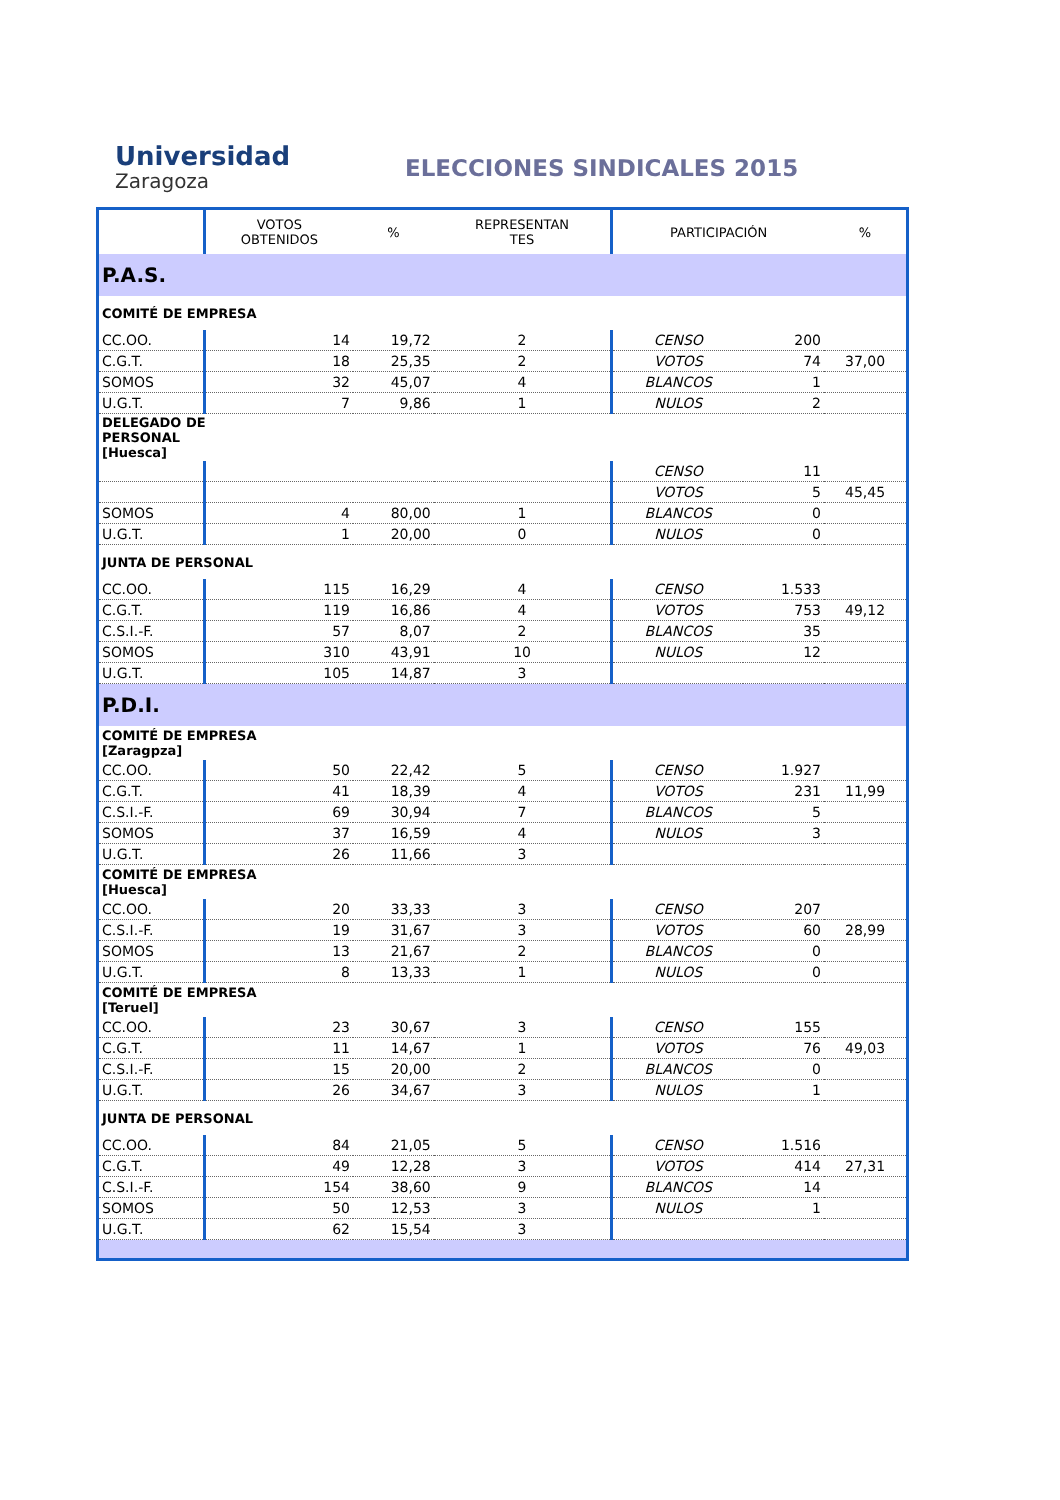Universidad
Zaragoza
ELECCIONES SINDICALES 2015
| | VOTOS OBTENIDOS | % | REPRESENTAN TES | PARTICIPACIÓN | | % |
| --- | --- | --- | --- | --- | --- | --- |
| P.A.S. | | | | | | |
| COMITÉ DE EMPRESA | | | | | | |
| CC.OO. | 14 | 19,72 | 2 | CENSO | 200 | |
| C.G.T. | 18 | 25,35 | 2 | VOTOS | 74 | 37,00 |
| SOMOS | 32 | 45,07 | 4 | BLANCOS | 1 | |
| U.G.T. | 7 | 9,86 | 1 | NULOS | 2 | |
| DELEGADO DE PERSONAL [Huesca] | | | | | | |
| | | | | CENSO | 11 | |
| | | | | VOTOS | 5 | 45,45 |
| SOMOS | 4 | 80,00 | 1 | BLANCOS | 0 | |
| U.G.T. | 1 | 20,00 | 0 | NULOS | 0 | |
| JUNTA DE PERSONAL | | | | | | |
| CC.OO. | 115 | 16,29 | 4 | CENSO | 1.533 | |
| C.G.T. | 119 | 16,86 | 4 | VOTOS | 753 | 49,12 |
| C.S.I.-F. | 57 | 8,07 | 2 | BLANCOS | 35 | |
| SOMOS | 310 | 43,91 | 10 | NULOS | 12 | |
| U.G.T. | 105 | 14,87 | 3 | | | |
| P.D.I. | | | | | | |
| COMITÉ DE EMPRESA [Zaragpza] | | | | | | |
| CC.OO. | 50 | 22,42 | 5 | CENSO | 1.927 | |
| C.G.T. | 41 | 18,39 | 4 | VOTOS | 231 | 11,99 |
| C.S.I.-F. | 69 | 30,94 | 7 | BLANCOS | 5 | |
| SOMOS | 37 | 16,59 | 4 | NULOS | 3 | |
| U.G.T. | 26 | 11,66 | 3 | | | |
| COMITÉ DE EMPRESA [Huesca] | | | | | | |
| CC.OO. | 20 | 33,33 | 3 | CENSO | 207 | |
| C.S.I.-F. | 19 | 31,67 | 3 | VOTOS | 60 | 28,99 |
| SOMOS | 13 | 21,67 | 2 | BLANCOS | 0 | |
| U.G.T. | 8 | 13,33 | 1 | NULOS | 0 | |
| COMITÉ DE EMPRESA [Teruel] | | | | | | |
| CC.OO. | 23 | 30,67 | 3 | CENSO | 155 | |
| C.G.T. | 11 | 14,67 | 1 | VOTOS | 76 | 49,03 |
| C.S.I.-F. | 15 | 20,00 | 2 | BLANCOS | 0 | |
| U.G.T. | 26 | 34,67 | 3 | NULOS | 1 | |
| JUNTA DE PERSONAL | | | | | | |
| CC.OO. | 84 | 21,05 | 5 | CENSO | 1.516 | |
| C.G.T. | 49 | 12,28 | 3 | VOTOS | 414 | 27,31 |
| C.S.I.-F. | 154 | 38,60 | 9 | BLANCOS | 14 | |
| SOMOS | 50 | 12,53 | 3 | NULOS | 1 | |
| U.G.T. | 62 | 15,54 | 3 | | | |